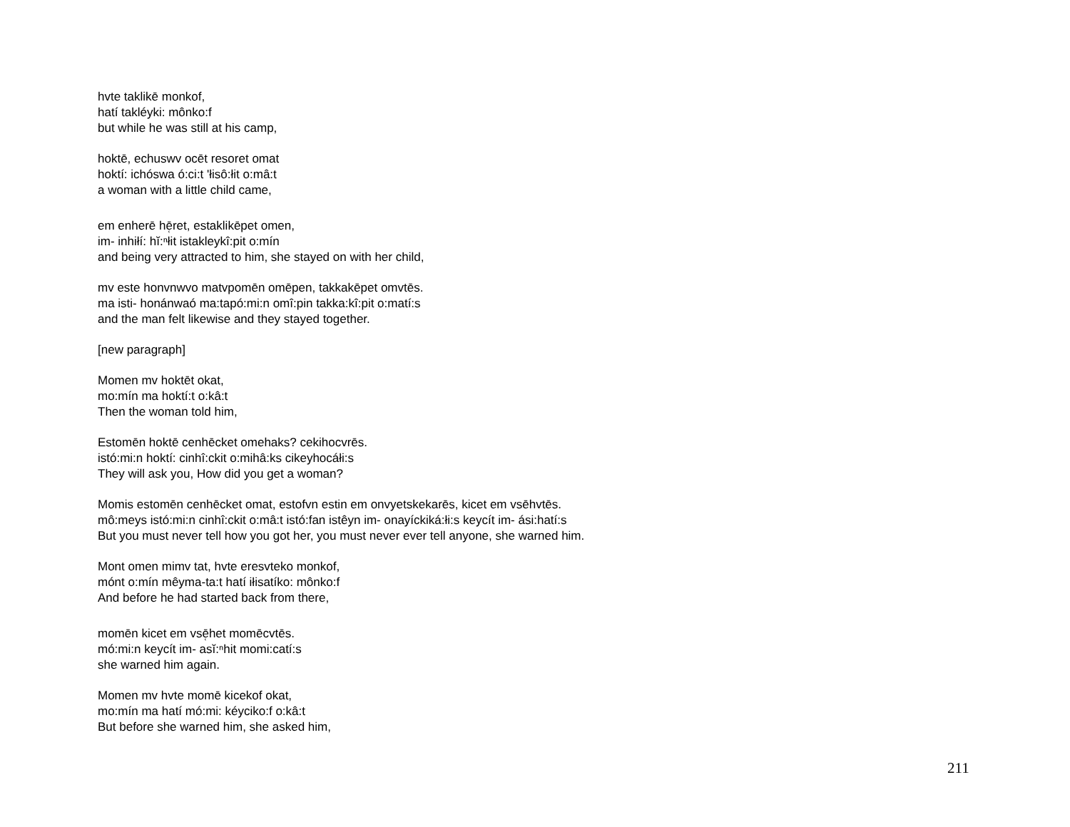hvte taklikē monkof,
hatí takléyki: mônko:f
but while he was still at his camp,
hoktē, echuswv ocēt resoret omat
hoktí: ichóswa ó:ci:t 'łisô:łit o:mâ:t
a woman with a little child came,
em enherē hē̜ret, estaklikēpet omen,
im- inhiłí: hĭ:ⁿłit istakleykî:pit o:mín
and being very attracted to him, she stayed on with her child,
mv este honvnwvo matvpomēn omēpen, takkakēpet omvtēs.
ma isti- honánwaó ma:tapó:mi:n omî:pin takka:kî:pit o:matí:s
and the man felt likewise and they stayed together.
[new paragraph]
Momen mv hoktēt okat,
mo:mín ma hoktí:t o:kâ:t
Then the woman told him,
Estomēn hoktē cenhēcket omehaks? cekihocvrēs.
istó:mi:n hoktí: cinhî:ckit o:mihâ:ks cikeyhocáłi:s
They will ask you, How did you get a woman?
Momis estomēn cenhēcket omat, estofvn estin em onvyetskekarēs, kicet em vsēhvtēs.
mô:meys istó:mi:n cinhî:ckit o:mâ:t istó:fan istêyn im- onayíckiká:łi:s keycít im- ási:hatí:s
But you must never tell how you got her, you must never ever tell anyone, she warned him.
Mont omen mimv tat, hvte eresvteko monkof,
mónt o:mín mêyma-ta:t hatí iłisatíko: mônko:f
And before he had started back from there,
momēn kicet em vsē̜het momēcvtēs.
mó:mi:n keycít im- asĭ:ⁿhit momi:catí:s
she warned him again.
Momen mv hvte momē kicekof okat,
mo:mín ma hatí mó:mi: kéyciko:f o:kâ:t
But before she warned him, she asked him,
211